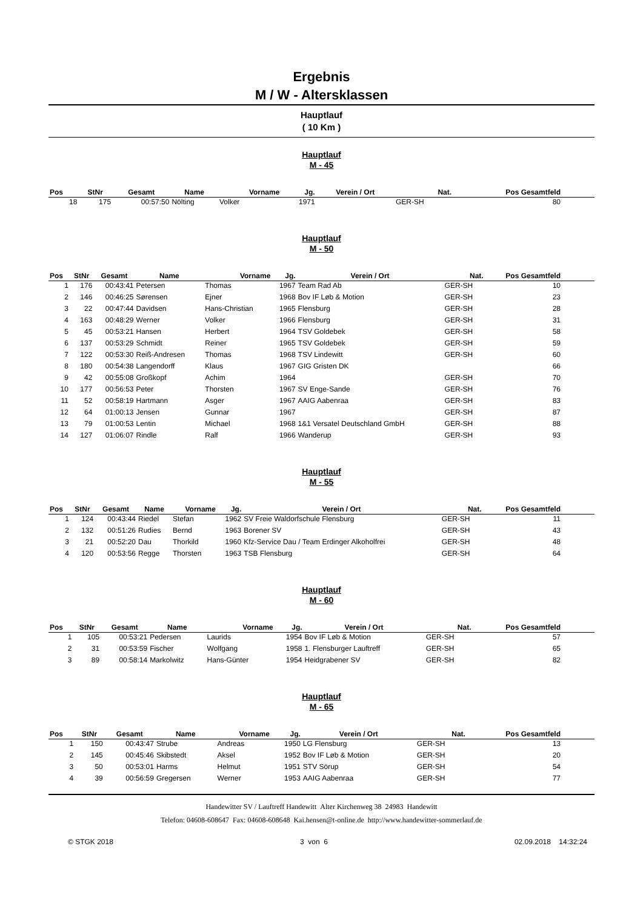Ergebnis
M / W - Altersklassen
Hauptlauf
( 10 Km )
Hauptlauf
M - 45
| Pos | StNr | Gesamt | Name | Vorname | Jg. | Verein / Ort | Nat. | Pos Gesamtfeld | |
| --- | --- | --- | --- | --- | --- | --- | --- | --- | --- |
| 18 | 175 | 00:57:50 | Nölting | Volker | 1971 | | GER-SH | 80 | |
Hauptlauf
M - 50
| Pos | StNr | Gesamt | Name | Vorname | Jg. | Verein / Ort | Nat. | Pos Gesamtfeld | |
| --- | --- | --- | --- | --- | --- | --- | --- | --- | --- |
| 1 | 176 | 00:43:41 | Petersen | Thomas | 1967 | Team Rad Ab | GER-SH | 10 | |
| 2 | 146 | 00:46:25 | Sørensen | Ejner | 1968 | Bov IF Løb & Motion | GER-SH | 23 | |
| 3 | 22 | 00:47:44 | Davidsen | Hans-Christian | 1965 | Flensburg | GER-SH | 28 | |
| 4 | 163 | 00:48:29 | Werner | Volker | 1966 | Flensburg | GER-SH | 31 | |
| 5 | 45 | 00:53:21 | Hansen | Herbert | 1964 | TSV Goldebek | GER-SH | 58 | |
| 6 | 137 | 00:53:29 | Schmidt | Reiner | 1965 | TSV Goldebek | GER-SH | 59 | |
| 7 | 122 | 00:53:30 | Reiß-Andresen | Thomas | 1968 | TSV Lindewitt | GER-SH | 60 | |
| 8 | 180 | 00:54:38 | Langendorff | Klaus | 1967 | GIG Gristen DK | | 66 | |
| 9 | 42 | 00:55:08 | Großkopf | Achim | 1964 | | GER-SH | 70 | |
| 10 | 177 | 00:56:53 | Peter | Thorsten | 1967 | SV Enge-Sande | GER-SH | 76 | |
| 11 | 52 | 00:58:19 | Hartmann | Asger | 1967 | AAIG Aabenraa | GER-SH | 83 | |
| 12 | 64 | 01:00:13 | Jensen | Gunnar | 1967 | | GER-SH | 87 | |
| 13 | 79 | 01:00:53 | Lentin | Michael | 1968 | 1&1 Versatel Deutschland GmbH | GER-SH | 88 | |
| 14 | 127 | 01:06:07 | Rindle | Ralf | 1966 | Wanderup | GER-SH | 93 | |
Hauptlauf
M - 55
| Pos | StNr | Gesamt | Name | Vorname | Jg. | Verein / Ort | Nat. | Pos Gesamtfeld | |
| --- | --- | --- | --- | --- | --- | --- | --- | --- | --- |
| 1 | 124 | 00:43:44 | Riedel | Stefan | 1962 | SV Freie Waldorfschule Flensburg | GER-SH | 11 | |
| 2 | 132 | 00:51:26 | Rudies | Bernd | 1963 | Borener SV | GER-SH | 43 | |
| 3 | 21 | 00:52:20 | Dau | Thorkild | 1960 | Kfz-Service Dau / Team Erdinger Alkoholfrei | GER-SH | 48 | |
| 4 | 120 | 00:53:56 | Regge | Thorsten | 1963 | TSB Flensburg | GER-SH | 64 | |
Hauptlauf
M - 60
| Pos | StNr | Gesamt | Name | Vorname | Jg. | Verein / Ort | Nat. | Pos Gesamtfeld | |
| --- | --- | --- | --- | --- | --- | --- | --- | --- | --- |
| 1 | 105 | 00:53:21 | Pedersen | Laurids | 1954 | Bov IF Løb & Motion | GER-SH | 57 | |
| 2 | 31 | 00:53:59 | Fischer | Wolfgang | 1958 | 1. Flensburger Lauftreff | GER-SH | 65 | |
| 3 | 89 | 00:58:14 | Markolwitz | Hans-Günter | 1954 | Heidgrabener SV | GER-SH | 82 | |
Hauptlauf
M - 65
| Pos | StNr | Gesamt | Name | Vorname | Jg. | Verein / Ort | Nat. | Pos Gesamtfeld | |
| --- | --- | --- | --- | --- | --- | --- | --- | --- | --- |
| 1 | 150 | 00:43:47 | Strube | Andreas | 1950 | LG Flensburg | GER-SH | 13 | |
| 2 | 145 | 00:45:46 | Skibstedt | Aksel | 1952 | Bov IF Løb & Motion | GER-SH | 20 | |
| 3 | 50 | 00:53:01 | Harms | Helmut | 1951 | STV Sörup | GER-SH | 54 | |
| 4 | 39 | 00:56:59 | Gregersen | Werner | 1953 | AAIG Aabenraa | GER-SH | 77 | |
Handewitter SV / Lauftreff Handewitt Alter Kirchenweg 38 24983 Handewitt
Telefon: 04608-608647 Fax: 04608-608648 Kai.hensen@t-online.de http://www.handewitter-sommerlauf.de
© STGK 2018 3 von 6 02.09.2018 14:32:24